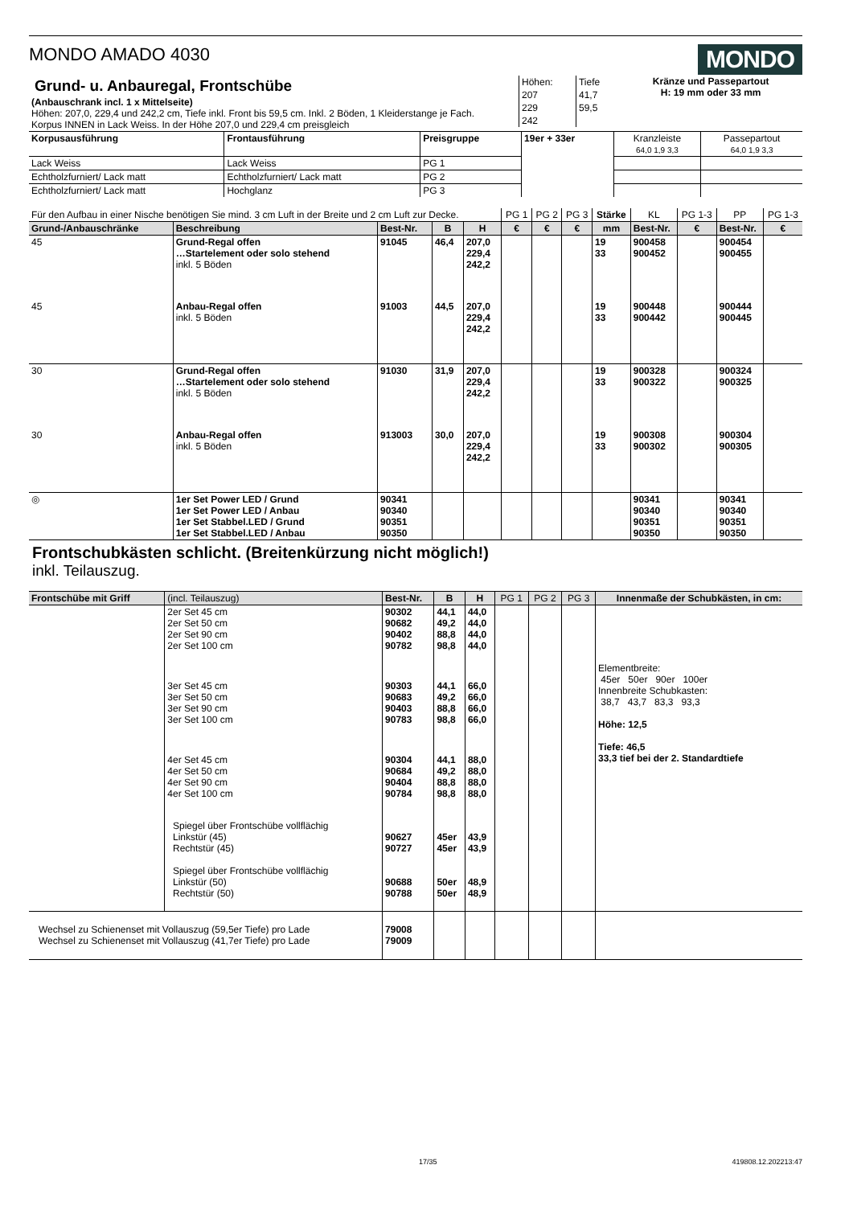MONDO AMADO 4030
MONDO
| Grund- u. Anbauregal, Frontschübe (Anbauschrank incl. 1 x Mittelseite) Höhen: 207,0, 229,4 und 242,2 cm, Tiefe inkl. Front bis 59,5 cm. Inkl. 2 Böden, 1 Kleiderstange je Fach. Korpus INNEN in Lack Weiss. In der Höhe 207,0 und 229,4 cm preisgleich | / Höhen: / Tiefe / / 207 / 41,7 / / 229 / 59,5 / / 242 / / | Kränze und Passepartout H: 19 mm oder 33 mm |
| Korpusausführung | Frontausführung | Preisgruppe | 19er + 33er | Kranzleiste 64,0 1,9 3,3 | Passepartout 64,0 1,9 3,3 |
| Lack Weiss | Lack Weiss | PG 1 | | | |
| Echtholzfurniert/ Lack matt | Echtholzfurniert/ Lack matt | PG 2 | | | |
| Echtholzfurniert/ Lack matt | Hochglanz | PG 3 | | | |
| Für den Aufbau in einer Nische benötigen Sie mind. 3 cm Luft in der Breite und 2 cm Luft zur Decke. | | | | | PG 1 | PG 2 | PG 3 | Stärke | KL | PG 1-3 | PP | PG 1-3 |
| Grund-/Anbauschränke | Beschreibung | Best-Nr. | B | H | € | € | € | mm | Best-Nr. | € | Best-Nr. | € |
| 45 | Grund-Regal offen …Startelement oder solo stehend inkl. 5 Böden | 91045 | 46,4 | 207,0 229,4 242,2 | | | | 19 33 | 900458 900452 | | 900454 900455 | |
| 45 | Anbau-Regal offen inkl. 5 Böden | 91003 | 44,5 | 207,0 229,4 242,2 | | | | 19 33 | 900448 900442 | | 900444 900445 | |
| 30 | Grund-Regal offen …Startelement oder solo stehend inkl. 5 Böden | 91030 | 31,9 | 207,0 229,4 242,2 | | | | 19 33 | 900328 900322 | | 900324 900325 | |
| 30 | Anbau-Regal offen inkl. 5 Böden | 913003 | 30,0 | 207,0 229,4 242,2 | | | | 19 33 | 900308 900302 | | 900304 900305 | |
| ◎ | 1er Set Power LED / Grund 1er Set Power LED / Anbau 1er Set Stabbel.LED / Grund 1er Set Stabbel.LED / Anbau | 90341 90340 90351 90350 | | | | | | | 90341 90340 90351 90350 | | 90341 90340 90351 90350 | |
Frontschubkästen schlicht. (Breitenkürzung nicht möglich!)
inkl. Teilauszug.
| Frontschübe mit Griff | (incl. Teilauszug) | Best-Nr. | B | H | PG 1 | PG 2 | PG 3 | Innenmaße der Schubkästen, in cm: |
| --- | --- | --- | --- | --- | --- | --- | --- | --- |
| | 2er Set 45 cm 2er Set 50 cm 2er Set 90 cm 2er Set 100 cm | 90302 90682 90402 90782 | 44,1 49,2 88,8 98,8 | 44,0 44,0 44,0 44,0 | | | | Elementbreite: 45er 50er 90er 100er Innenbreite Schubkasten: 38,7 43,7 83,3 93,3 Höhe: 12,5 Tiefe: 46,5 33,3 tief bei der 2. Standardtiefe |
| | 3er Set 45 cm 3er Set 50 cm 3er Set 90 cm 3er Set 100 cm | 90303 90683 90403 90783 | 44,1 49,2 88,8 98,8 | 66,0 66,0 66,0 66,0 | | | | |
| | 4er Set 45 cm 4er Set 50 cm 4er Set 90 cm 4er Set 100 cm | 90304 90684 90404 90784 | 44,1 49,2 88,8 98,8 | 88,0 88,0 88,0 88,0 | | | | |
| | Spiegel über Frontschübe vollflächig Linkstür (45) Rechtstür (45) Spiegel über Frontschübe vollflächig Linkstür (50) Rechtstür (50) | 90627 90727 90688 90788 | 45er 45er 50er 50er | 43,9 43,9 48,9 48,9 | | | | |
| Wechsel zu Schienenset mit Vollauszug (59,5er Tiefe) pro Lade Wechsel zu Schienenset mit Vollauszug (41,7er Tiefe) pro Lade | | 79008 79009 | | | | | | |
17/35 419808.12.202213:47